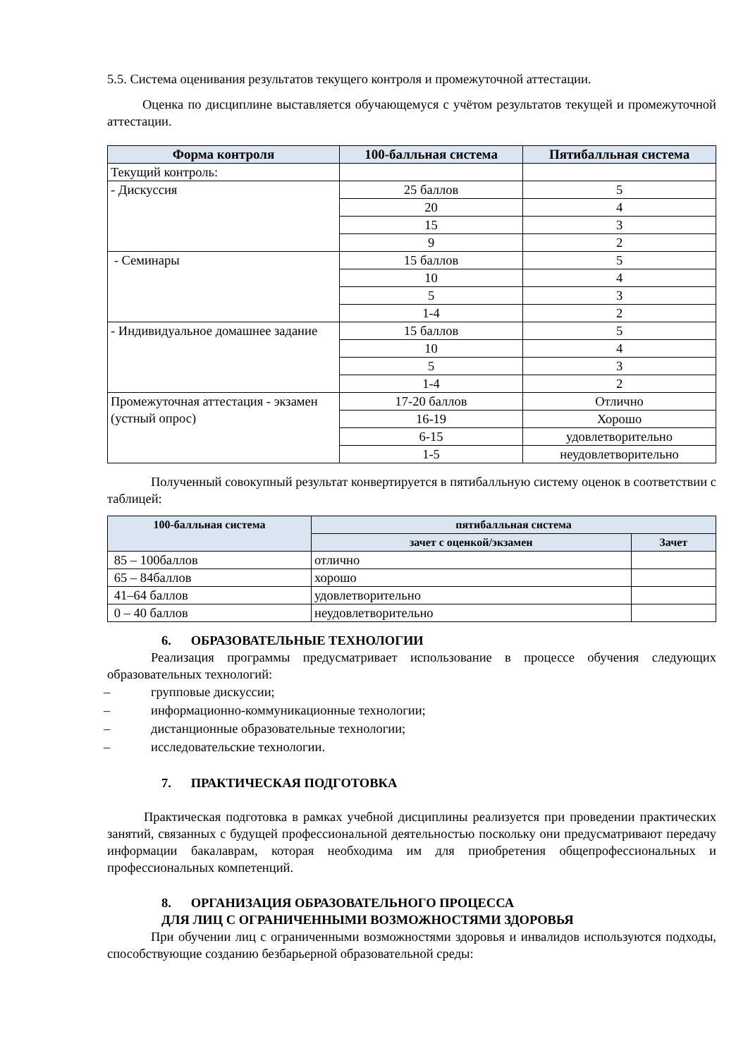5.5. Система оценивания результатов текущего контроля и промежуточной аттестации.
Оценка по дисциплине выставляется обучающемуся с учётом результатов текущей и промежуточной аттестации.
| Форма контроля | 100-балльная система | Пятибалльная система |
| --- | --- | --- |
| Текущий контроль: | | |
| - Дискуссия | 25 баллов | 5 |
| | 20 | 4 |
| | 15 | 3 |
| | 9 | 2 |
| - Семинары | 15 баллов | 5 |
| | 10 | 4 |
| | 5 | 3 |
| | 1-4 | 2 |
| - Индивидуальное домашнее задание | 15 баллов | 5 |
| | 10 | 4 |
| | 5 | 3 |
| | 1-4 | 2 |
| Промежуточная аттестация - экзамен (устный опрос) | 17-20 баллов | Отлично |
| | 16-19 | Хорошо |
| | 6-15 | удовлетворительно |
| | 1-5 | неудовлетворительно |
Полученный совокупный результат конвертируется в пятибалльную систему оценок в соответствии с таблицей:
| 100-балльная система | пятибалльная система | |
| --- | --- | --- |
| | зачет с оценкой/экзамен | Зачет |
| 85 – 100баллов | отлично | |
| 65 – 84баллов | хорошо | |
| 41–64 баллов | удовлетворительно | |
| 0 – 40 баллов | неудовлетворительно | |
6. ОБРАЗОВАТЕЛЬНЫЕ ТЕХНОЛОГИИ
Реализация программы предусматривает использование в процессе обучения следующих образовательных технологий:
– групповые дискуссии;
– информационно-коммуникационные технологии;
– дистанционные образовательные технологии;
– исследовательские технологии.
7. ПРАКТИЧЕСКАЯ ПОДГОТОВКА
Практическая подготовка в рамках учебной дисциплины реализуется при проведении практических занятий, связанных с будущей профессиональной деятельностью поскольку они предусматривают передачу информации бакалаврам, которая необходима им для приобретения общепрофессиональных и профессиональных компетенций.
8. ОРГАНИЗАЦИЯ ОБРАЗОВАТЕЛЬНОГО ПРОЦЕССА
ДЛЯ ЛИЦ С ОГРАНИЧЕННЫМИ ВОЗМОЖНОСТЯМИ ЗДОРОВЬЯ
При обучении лиц с ограниченными возможностями здоровья и инвалидов используются подходы, способствующие созданию безбарьерной образовательной среды: